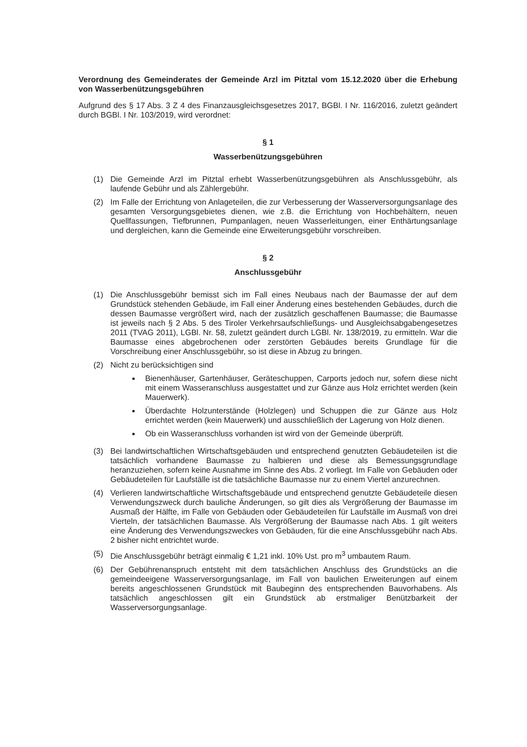Verordnung des Gemeinderates der Gemeinde Arzl im Pitztal vom 15.12.2020 über die Erhebung von Wasserbenützungsgebühren
Aufgrund des § 17 Abs. 3 Z 4 des Finanzausgleichsgesetzes 2017, BGBl. I Nr. 116/2016, zuletzt geändert durch BGBl. I Nr. 103/2019, wird verordnet:
§ 1
Wasserbenützungsgebühren
(1) Die Gemeinde Arzl im Pitztal erhebt Wasserbenützungsgebühren als Anschlussgebühr, als laufende Gebühr und als Zählergebühr.
(2) Im Falle der Errichtung von Anlageteilen, die zur Verbesserung der Wasserversorgungsanlage des gesamten Versorgungsgebietes dienen, wie z.B. die Errichtung von Hochbehältern, neuen Quellfassungen, Tiefbrunnen, Pumpanlagen, neuen Wasserleitungen, einer Enthärtungsanlage und dergleichen, kann die Gemeinde eine Erweiterungsgebühr vorschreiben.
§ 2
Anschlussgebühr
(1) Die Anschlussgebühr bemisst sich im Fall eines Neubaus nach der Baumasse der auf dem Grundstück stehenden Gebäude, im Fall einer Änderung eines bestehenden Gebäudes, durch die dessen Baumasse vergrößert wird, nach der zusätzlich geschaffenen Baumasse; die Baumasse ist jeweils nach § 2 Abs. 5 des Tiroler Verkehrsaufschließungs- und Ausgleichsabgabengesetzes 2011 (TVAG 2011), LGBl. Nr. 58, zuletzt geändert durch LGBl. Nr. 138/2019, zu ermitteln. War die Baumasse eines abgebrochenen oder zerstörten Gebäudes bereits Grundlage für die Vorschreibung einer Anschlussgebühr, so ist diese in Abzug zu bringen.
(2) Nicht zu berücksichtigen sind
Bienenhäuser, Gartenhäuser, Geräteschuppen, Carports jedoch nur, sofern diese nicht mit einem Wasseranschluss ausgestattet und zur Gänze aus Holz errichtet werden (kein Mauerwerk).
Überdachte Holzunterstände (Holzlegen) und Schuppen die zur Gänze aus Holz errichtet werden (kein Mauerwerk) und ausschließlich der Lagerung von Holz dienen.
Ob ein Wasseranschluss vorhanden ist wird von der Gemeinde überprüft.
(3) Bei landwirtschaftlichen Wirtschaftsgebäuden und entsprechend genutzten Gebäudeteilen ist die tatsächlich vorhandene Baumasse zu halbieren und diese als Bemessungsgrundlage heranzuziehen, sofern keine Ausnahme im Sinne des Abs. 2 vorliegt. Im Falle von Gebäuden oder Gebäudeteilen für Laufställe ist die tatsächliche Baumasse nur zu einem Viertel anzurechnen.
(4) Verlieren landwirtschaftliche Wirtschaftsgebäude und entsprechend genutzte Gebäudeteile diesen Verwendungszweck durch bauliche Änderungen, so gilt dies als Vergrößerung der Baumasse im Ausmaß der Hälfte, im Falle von Gebäuden oder Gebäudeteilen für Laufställe im Ausmaß von drei Vierteln, der tatsächlichen Baumasse. Als Vergrößerung der Baumasse nach Abs. 1 gilt weiters eine Änderung des Verwendungszweckes von Gebäuden, für die eine Anschlussgebühr nach Abs. 2 bisher nicht entrichtet wurde.
(5) Die Anschlussgebühr beträgt einmalig € 1,21 inkl. 10% Ust. pro m<sup>3</sup> umbautem Raum.
(6) Der Gebührenanspruch entsteht mit dem tatsächlichen Anschluss des Grundstücks an die gemeindeeigene Wasserversorgungsanlage, im Fall von baulichen Erweiterungen auf einem bereits angeschlossenen Grundstück mit Baubeginn des entsprechenden Bauvorhabens. Als tatsächlich angeschlossen gilt ein Grundstück ab erstmaliger Benützbarkeit der Wasserversorgungsanlage.